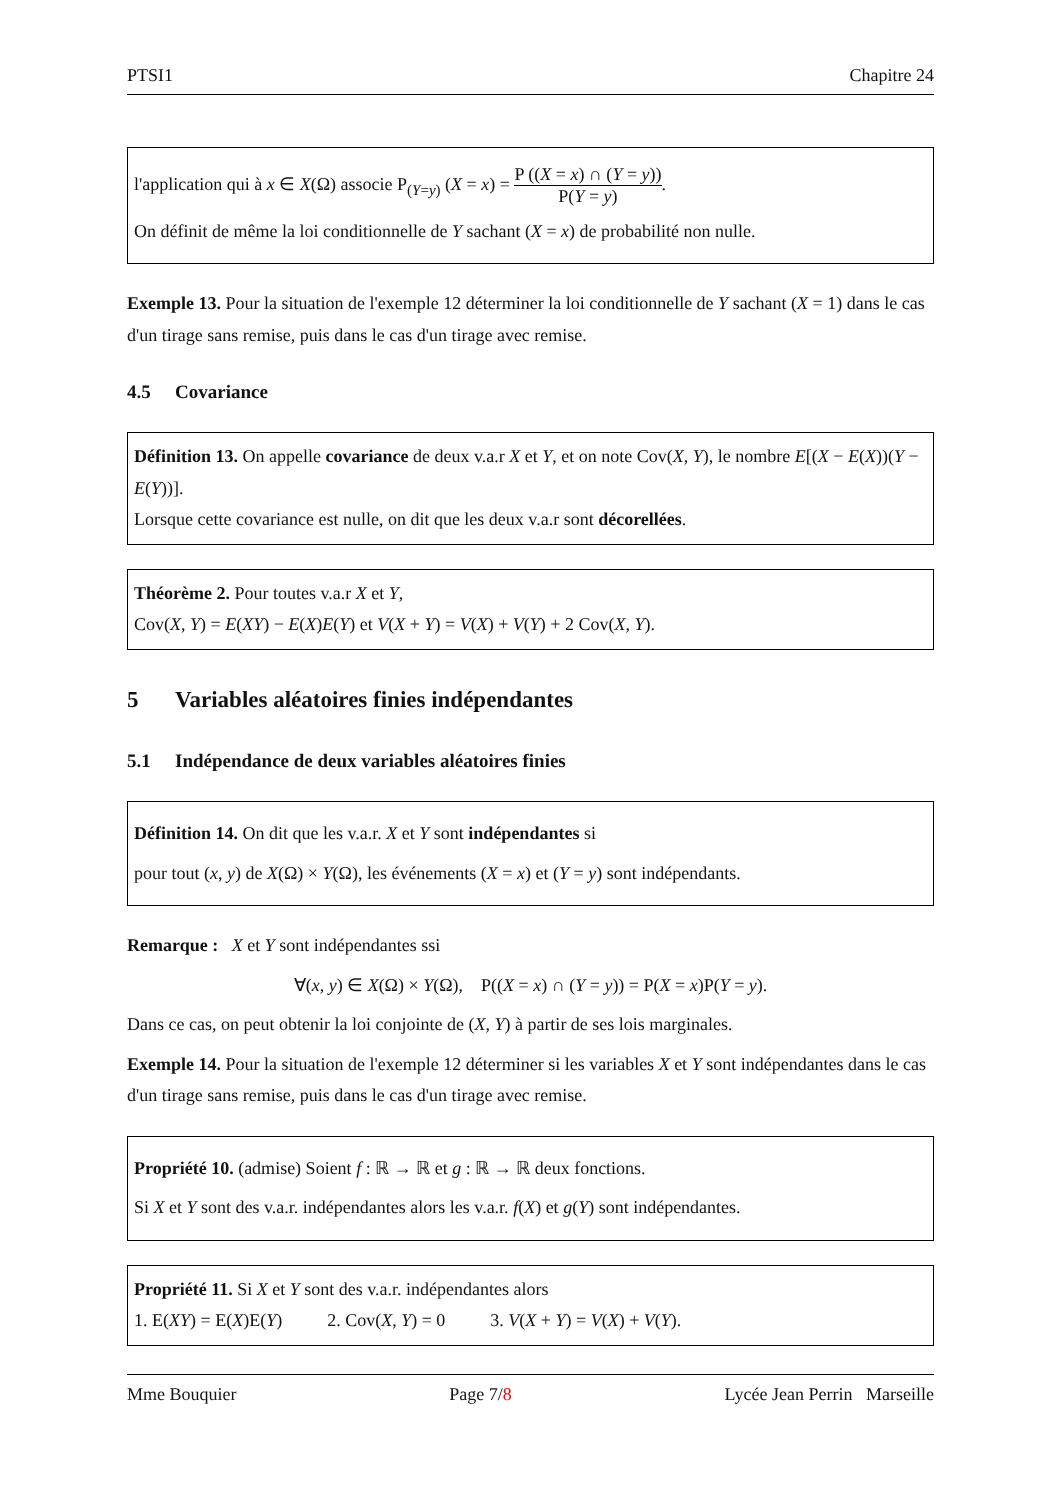PTSI1 Chapitre 24
l'application qui à x ∈ X(Ω) associe P<sub>(Y=y)</sub> (X = x) = P ((X = x) ∩ (Y = y)) P(Y = y).
On définit de même la loi conditionnelle de Y sachant (X = x) de probabilité non nulle.
Exemple 13. Pour la situation de l'exemple 12 déterminer la loi conditionnelle de Y sachant (X = 1) dans le cas d'un tirage sans remise, puis dans le cas d'un tirage avec remise.
4.5 Covariance
Définition 13. On appelle covariance de deux v.a.r X et Y, et on note Cov(X, Y), le nombre E[(X − E(X))(Y − E(Y))].
Lorsque cette covariance est nulle, on dit que les deux v.a.r sont décorellées.
Théorème 2. Pour toutes v.a.r X et Y,
Cov(X, Y) = E(XY) − E(X)E(Y) et V(X + Y) = V(X) + V(Y) + 2 Cov(X, Y).
5 Variables aléatoires finies indépendantes
5.1 Indépendance de deux variables aléatoires finies
Définition 14. On dit que les v.a.r. X et Y sont indépendantes si
pour tout (x, y) de X(Ω) × Y(Ω), les événements (X = x) et (Y = y) sont indépendants.
Remarque : X et Y sont indépendantes ssi
∀(x, y) ∈ X(Ω) × Y(Ω), P((X = x) ∩ (Y = y)) = P(X = x)P(Y = y).
Dans ce cas, on peut obtenir la loi conjointe de (X, Y) à partir de ses lois marginales.
Exemple 14. Pour la situation de l'exemple 12 déterminer si les variables X et Y sont indépendantes dans le cas d'un tirage sans remise, puis dans le cas d'un tirage avec remise.
Propriété 10. (admise) Soient f : ℝ → ℝ et g : ℝ → ℝ deux fonctions.
Si X et Y sont des v.a.r. indépendantes alors les v.a.r. f(X) et g(Y) sont indépendantes.
Propriété 11. Si X et Y sont des v.a.r. indépendantes alors
1. E(XY) = E(X)E(Y) 2. Cov(X, Y) = 0 3. V(X + Y) = V(X) + V(Y).
Mme Bouquier Page 7/8 Lycée Jean Perrin Marseille